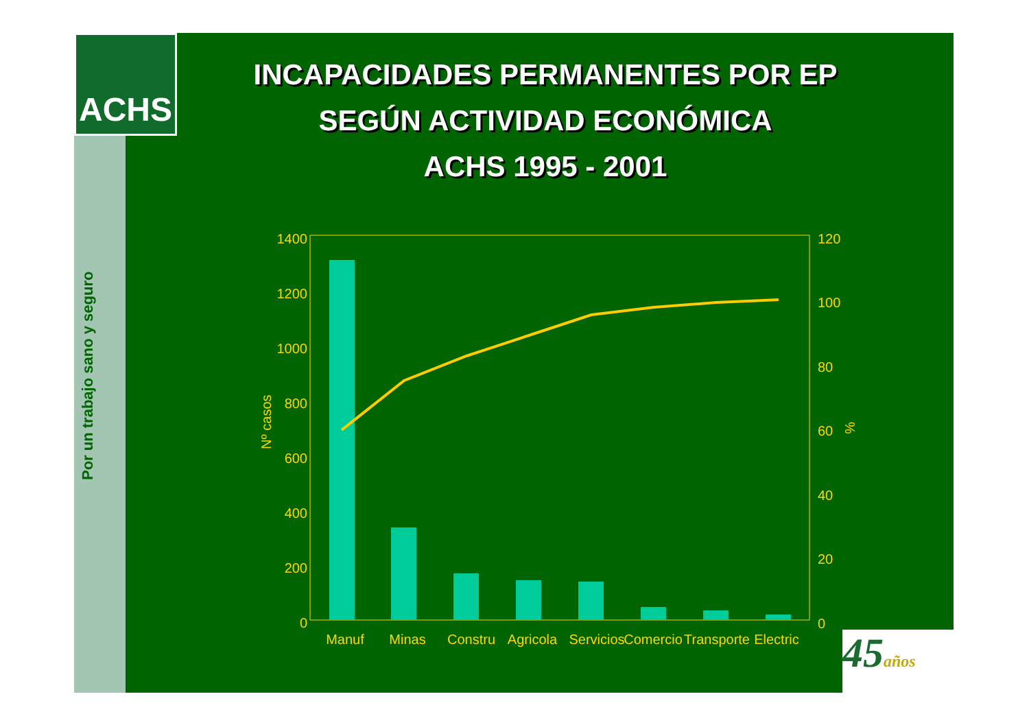ACHS
INCAPACIDADES PERMANENTES POR EP
SEGÚN ACTIVIDAD ECONÓMICA
ACHS 1995 - 2001
Por un trabajo sano y seguro
1400
1200
1000
800
600
400
200
0
120
100
80
60
40
20
0
Nº casos
%
Manuf
Minas
Constru
Agricola
Servicios
Comercio
Transporte
Electric
45años